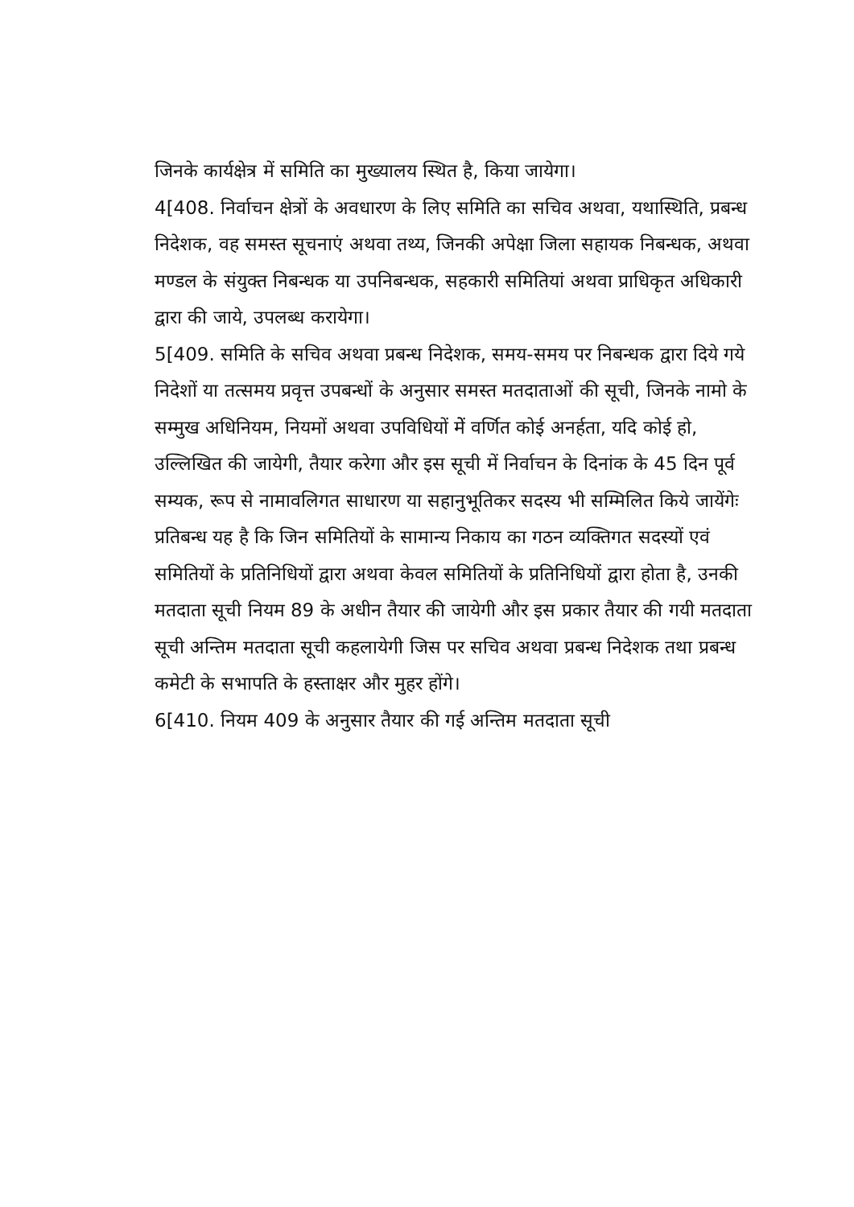जिनके कार्यक्षेत्र में समिति का मुख्यालय स्थित है, किया जायेगा।
4[408. निर्वाचन क्षेत्रों के अवधारण के लिए समिति का सचिव अथवा, यथास्थिति, प्रबन्ध निदेशक, वह समस्त सूचनाएं अथवा तथ्य, जिनकी अपेक्षा जिला सहायक निबन्धक, अथवा मण्डल के संयुक्त निबन्धक या उपनिबन्धक, सहकारी समितियां अथवा प्राधिकृत अधिकारी द्वारा की जाये, उपलब्ध करायेगा।
5[409. समिति के सचिव अथवा प्रबन्ध निदेशक, समय-समय पर निबन्धक द्वारा दिये गये निदेशों या तत्समय प्रवृत्त उपबन्धों के अनुसार समस्त मतदाताओं की सूची, जिनके नामो के सम्मुख अधिनियम, नियमों अथवा उपविधियों मेें वर्णित कोई अनर्हता, यदि कोई हो, उल्लिखित की जायेगी, तैयार करेगा और इस सूची में निर्वाचन के दिनांक के 45 दिन पूर्व सम्यक, रूप से नामावलिगत साधारण या सहानुभूतिकर सदस्य भी सम्मिलित किये जायेंगेः
प्रतिबन्ध यह है कि जिन समितियों के सामान्य निकाय का गठन व्यक्तिगत सदस्यों एवं समितियों के प्रतिनिधियों द्वारा अथवा केवल समितियों के प्रतिनिधियों द्वारा होता है, उनकी मतदाता सूची नियम 89 के अधीन तैयार की जायेगी और इस प्रकार तैयार की गयी मतदाता सूची अन्तिम मतदाता सूची कहलायेगी जिस पर सचिव अथवा प्रबन्ध निदेशक तथा प्रबन्ध कमेटी के सभापति के हस्ताक्षर और मुहर होंगे।
6[410. नियम 409 के अनुसार तैयार की गई अन्तिम मतदाता सूची